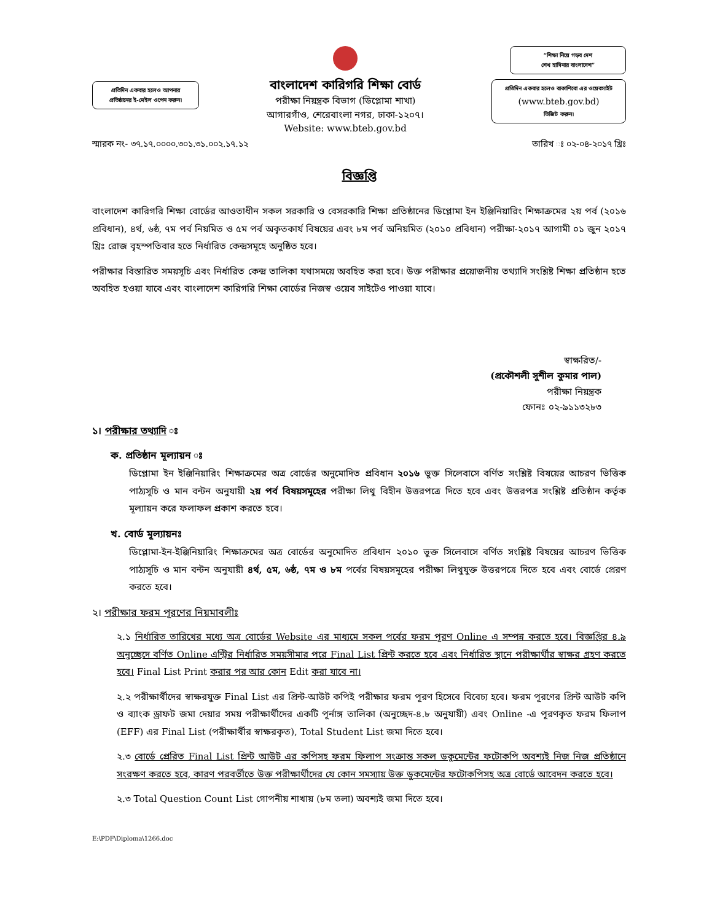প্রতিদিন একবার হলেও আপনার
প্রতিষ্ঠানের ই-মেইল ওপেন করুন।
বাংলাদেশ কারিগরি শিক্ষা বোর্ড
পরীক্ষা নিয়ন্ত্রক বিভাগ (ডিপ্লোমা শাখা)
আগারগাঁও, শেরেবাংলা নগর, ঢাকা-১২০৭।
Website: www.bteb.gov.bd
“শিক্ষা নিয়ে গড়ব দেশ
শেখ হাসিনার বাংলাদেশ”
প্রতিদিন একবার হলেও বাকাশিবো এর ওয়েবসাইট
(www.bteb.gov.bd)
ভিজিট করুন।
স্মারক নং- ৩৭.১৭.০০০০.৩০১.৩১.০০২.১৭.১২ তারিখ ঃ ০২-০৪-২০১৭ খ্রিঃ
বিজ্ঞপ্তি
বাংলাদেশ কারিগরি শিক্ষা বোর্ডের আওতাধীন সকল সরকারি ও বেসরকারি শিক্ষা প্রতিষ্ঠানের ডিপ্লোমা ইন ইঞ্জিনিয়ারিং শিক্ষাক্রমের ২য় পর্ব (২০১৬ প্রবিধান), ৪র্থ, ৬ষ্ঠ, ৭ম পর্ব নিয়মিত ও ৫ম পর্ব অকৃতকার্য বিষয়ের এবং ৮ম পর্ব অনিয়মিত (২০১০ প্রবিধান) পরীক্ষা-২০১৭ আগামী ০১ জুন ২০১৭ খ্রিঃ রোজ বৃহস্পতিবার হতে নির্ধারিত কেন্দ্রসমূহে অনুষ্ঠিত হবে।
পরীক্ষার বিস্তারিত সময়সূচি এবং নির্ধারিত কেন্দ্র তালিকা যথাসময়ে অবহিত করা হবে। উক্ত পরীক্ষার প্রয়োজনীয় তথ্যাদি সংশ্লিষ্ট শিক্ষা প্রতিষ্ঠান হতে অবহিত হওয়া যাবে এবং বাংলাদেশ কারিগরি শিক্ষা বোর্ডের নিজস্ব ওয়েব সাইটেও পাওয়া যাবে।
স্বাক্ষরিত/-
(প্রকৌশলী সুশীল কুমার পাল)
পরীক্ষা নিয়ন্ত্রক
ফোনঃ ০২-৯১১৩২৮৩
১। পরীক্ষার তথ্যাদি ঃ
ক. প্রতিষ্ঠান মূল্যায়ন ঃ
ডিপ্লোমা ইন ইঞ্জিনিয়ারিং শিক্ষাক্রমের অত্র বোর্ডের অনুমোদিত প্রবিধান ২০১৬ ভুক্ত সিলেবাসে বর্ণিত সংশ্লিষ্ট বিষয়ের আচরণ ভিত্তিক পাঠ্যসূচি ও মান বন্টন অনুযায়ী ২য় পর্ব বিষয়সমূহের পরীক্ষা লিথু বিহীন উত্তরপত্রে দিতে হবে এবং উত্তরপত্র সংশ্লিষ্ট প্রতিষ্ঠান কর্তৃক মূল্যায়ন করে ফলাফল প্রকাশ করতে হবে।
খ. বোর্ড মূল্যায়নঃ
ডিপ্লোমা-ইন-ইঞ্জিনিয়ারিং শিক্ষাক্রমের অত্র বোর্ডের অনুমোদিত প্রবিধান ২০১০ ভুক্ত সিলেবাসে বর্ণিত সংশ্লিষ্ট বিষয়ের আচরণ ভিত্তিক পাঠ্যসূচি ও মান বন্টন অনুযায়ী ৪র্থ, ৫ম, ৬ষ্ঠ, ৭ম ও ৮ম পর্বের বিষয়সমূহের পরীক্ষা লিথুযুক্ত উত্তরপত্রে দিতে হবে এবং বোর্ডে প্রেরণ করতে হবে।
২। পরীক্ষার ফরম পূরণের নিয়মাবলীঃ
২.১ নির্ধারিত তারিখের মধ্যে অত্র বোর্ডের Website এর মাধ্যমে সকল পর্বের ফরম পূরণ Online এ সম্পন্ন করতে হবে। বিজ্ঞপ্তির ৪.৯ অনুচ্ছেদে বর্ণিত Online এন্ট্রির নির্ধারিত সময়সীমার পরে Final List প্রিন্ট করতে হবে এবং নির্ধারিত স্থানে পরীক্ষার্থীর স্বাক্ষর গ্রহণ করতে হবে। Final List Print করার পর আর কোন Edit করা যাবে না।
২.২ পরীক্ষার্থীদের স্বাক্ষরযুক্ত Final List এর প্রিন্ট-আউট কপিই পরীক্ষার ফরম পূরণ হিসেবে বিবেচ্য হবে। ফরম পূরণের প্রিন্ট আউট কপি ও ব্যাংক ড্রাফট জমা দেয়ার সময় পরীক্ষার্থীদের একটি পূর্নাঙ্গ তালিকা (অনুচ্ছেদ-৪.৮ অনুযায়ী) এবং Online -এ পূরণকৃত ফরম ফিলাপ (EFF) এর Final List (পরীক্ষার্থীর স্বাক্ষরকৃত), Total Student List জমা দিতে হবে।
২.৩ বোর্ডে প্রেরিত Final List প্রিন্ট আউট এর কপিসহ ফরম ফিলাপ সংক্রান্ত সকল ডকুমেন্টের ফটোকপি অবশ্যই নিজ নিজ প্রতিষ্ঠানে সংরক্ষণ করতে হবে, কারণ পরবর্তীতে উক্ত পরীক্ষার্থীদের যে কোন সমস্যায় উক্ত ডুকমেন্টের ফটোকপিসহ অত্র বোর্ডে আবেদন করতে হবে।
২.৩ Total Question Count List গোপনীয় শাখায় (৮ম তলা) অবশ্যই জমা দিতে হবে।
E:\PDF\Diploma\1266.doc